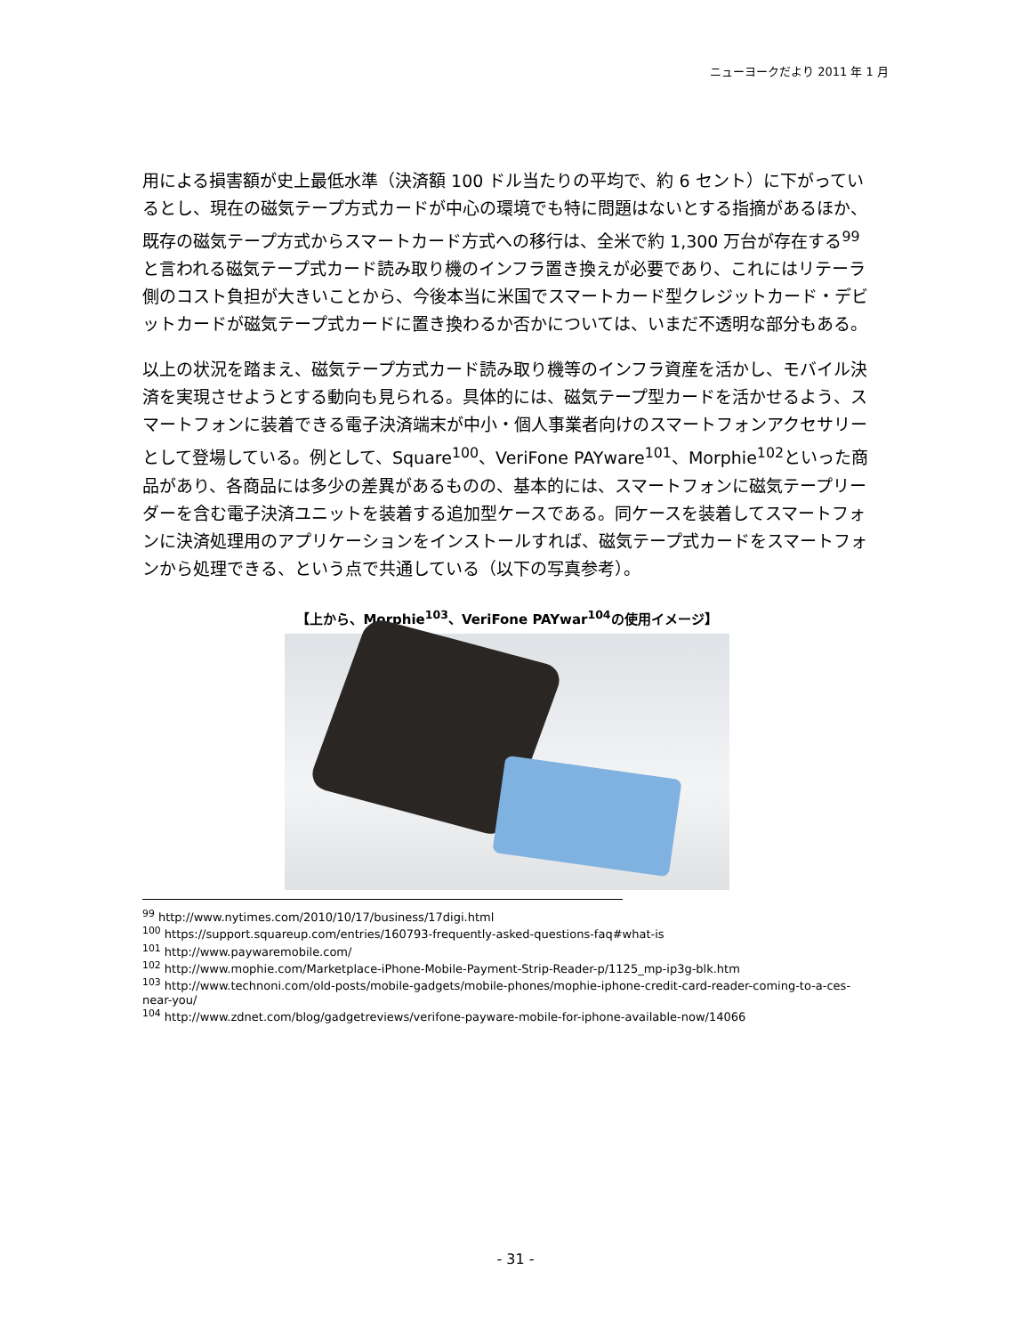ニューヨークだより 2011 年 1 月
用による損害額が史上最低水準（決済額 100 ドル当たりの平均で、約 6 セント）に下がっているとし、現在の磁気テープ方式カードが中心の環境でも特に問題はないとする指摘があるほか、既存の磁気テープ方式からスマートカード方式への移行は、全米で約 1,300 万台が存在する<sup>99</sup>と言われる磁気テープ式カード読み取り機のインフラ置き換えが必要であり、これにはリテーラ側のコスト負担が大きいことから、今後本当に米国でスマートカード型クレジットカード・デビットカードが磁気テープ式カードに置き換わるか否かについては、いまだ不透明な部分もある。
以上の状況を踏まえ、磁気テープ方式カード読み取り機等のインフラ資産を活かし、モバイル決済を実現させようとする動向も見られる。具体的には、磁気テープ型カードを活かせるよう、スマートフォンに装着できる電子決済端末が中小・個人事業者向けのスマートフォンアクセサリーとして登場している。例として、Square<sup>100</sup>、VeriFone PAYware<sup>101</sup>、Morphie<sup>102</sup>といった商品があり、各商品には多少の差異があるものの、基本的には、スマートフォンに磁気テープリーダーを含む電子決済ユニットを装着する追加型ケースである。同ケースを装着してスマートフォンに決済処理用のアプリケーションをインストールすれば、磁気テープ式カードをスマートフォンから処理できる、という点で共通している（以下の写真参考）。
【上から、Morphie<sup>103</sup>、VeriFone PAYwar<sup>104</sup>の使用イメージ】
<sup>99</sup> http://www.nytimes.com/2010/10/17/business/17digi.html
<sup>100</sup> https://support.squareup.com/entries/160793-frequently-asked-questions-faq#what-is
<sup>101</sup> http://www.paywaremobile.com/
<sup>102</sup> http://www.mophie.com/Marketplace-iPhone-Mobile-Payment-Strip-Reader-p/1125_mp-ip3g-blk.htm
<sup>103</sup> http://www.technoni.com/old-posts/mobile-gadgets/mobile-phones/mophie-iphone-credit-card-reader-coming-to-a-ces-near-you/
<sup>104</sup> http://www.zdnet.com/blog/gadgetreviews/verifone-payware-mobile-for-iphone-available-now/14066
- 31 -